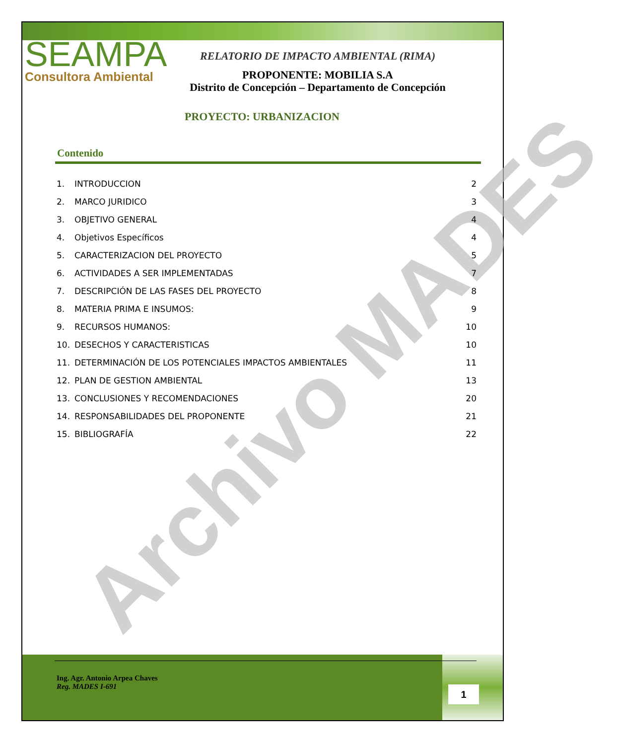Archivo MADES
SEAMPA
Consultora Ambiental
RELATORIO DE IMPACTO AMBIENTAL (RIMA)
PROPONENTE: MOBILIA S.A
Distrito de Concepción – Departamento de Concepción
PROYECTO: URBANIZACION
Contenido
1. INTRODUCCION 2
2. MARCO JURIDICO 3
3. OBJETIVO GENERAL 4
4. Objetivos Específicos 4
5. CARACTERIZACION DEL PROYECTO 5
6. ACTIVIDADES A SER IMPLEMENTADAS 7
7. DESCRIPCIÓN DE LAS FASES DEL PROYECTO 8
8. MATERIA PRIMA E INSUMOS: 9
9. RECURSOS HUMANOS: 10
10. DESECHOS Y CARACTERISTICAS 10
11. DETERMINACIÓN DE LOS POTENCIALES IMPACTOS AMBIENTALES 11
12. PLAN DE GESTION AMBIENTAL 13
13. CONCLUSIONES Y RECOMENDACIONES 20
14. RESPONSABILIDADES DEL PROPONENTE 21
15. BIBLIOGRAFÍA 22
Ing. Agr. Antonio Arpea Chaves
Reg. MADES I-691
1